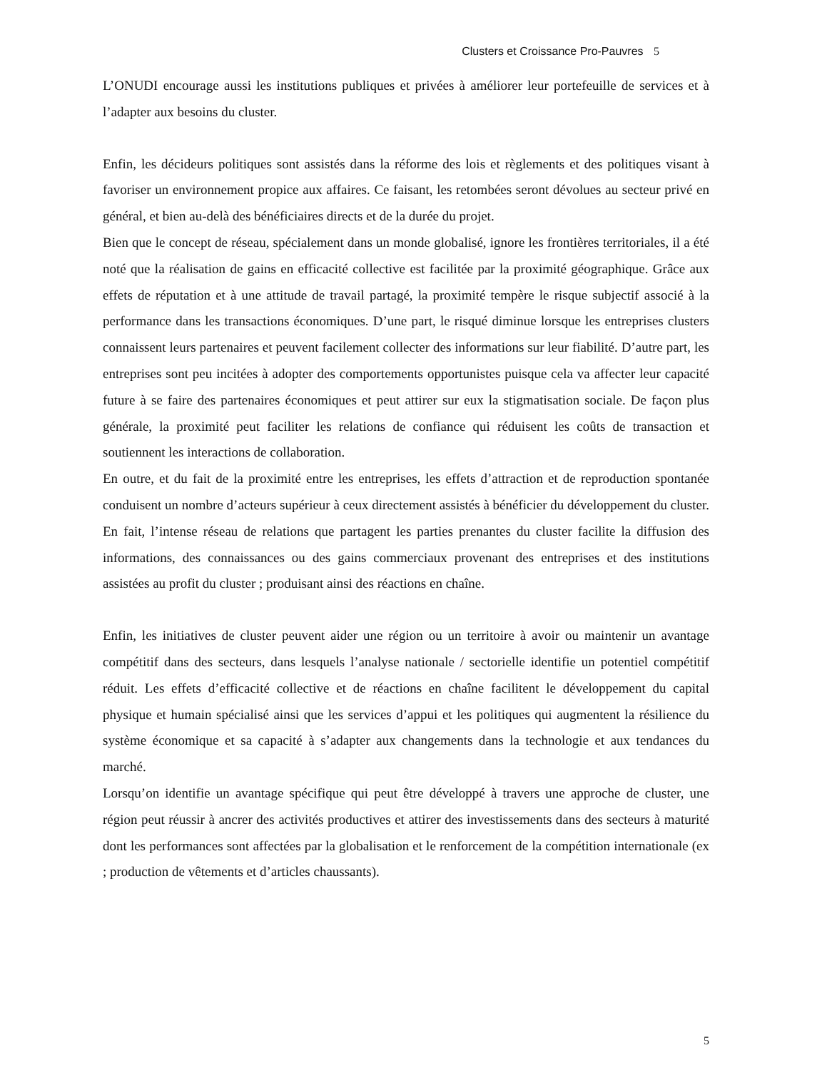Clusters et Croissance Pro-Pauvres 5
L’ONUDI encourage aussi les institutions publiques et privées à améliorer leur portefeuille de services et à l’adapter aux besoins du cluster.
Enfin, les décideurs politiques sont assistés dans la réforme des lois et règlements et des politiques visant à favoriser un environnement propice aux affaires. Ce faisant, les retombées seront dévolues au secteur privé en général, et bien au-delà des bénéficiaires directs et de la durée du projet.
Bien que le concept de réseau, spécialement dans un monde globalisé, ignore les frontières territoriales, il a été noté que la réalisation de gains en efficacité collective est facilitée par la proximité géographique. Grâce aux effets de réputation et à une attitude de travail partagé, la proximité tempère le risque subjectif associé à la performance dans les transactions économiques. D’une part, le risqué diminue lorsque les entreprises clusters connaissent leurs partenaires et peuvent facilement collecter des informations sur leur fiabilité. D’autre part, les entreprises sont peu incitées à adopter des comportements opportunistes puisque cela va affecter leur capacité future à se faire des partenaires économiques et peut attirer sur eux la stigmatisation sociale. De façon plus générale, la proximité peut faciliter les relations de confiance qui réduisent les coûts de transaction et soutiennent les interactions de collaboration.
En outre, et du fait de la proximité entre les entreprises, les effets d’attraction et de reproduction spontanée conduisent un nombre d’acteurs supérieur à ceux directement assistés à bénéficier du développement du cluster. En fait, l’intense réseau de relations que partagent les parties prenantes du cluster facilite la diffusion des informations, des connaissances ou des gains commerciaux provenant des entreprises et des institutions assistées au profit du cluster ; produisant ainsi des réactions en chaîne.
Enfin, les initiatives de cluster peuvent aider une région ou un territoire à avoir ou maintenir un avantage compétitif dans des secteurs, dans lesquels l’analyse nationale / sectorielle identifie un potentiel compétitif réduit. Les effets d’efficacité collective et de réactions en chaîne facilitent le développement du capital physique et humain spécialisé ainsi que les services d’appui et les politiques qui augmentent la résilience du système économique et sa capacité à s’adapter aux changements dans la technologie et aux tendances du marché.
Lorsqu’on identifie un avantage spécifique qui peut être développé à travers une approche de cluster, une région peut réussir à ancrer des activités productives et attirer des investissements dans des secteurs à maturité dont les performances sont affectées par la globalisation et le renforcement de la compétition internationale (ex ; production de vêtements et d’articles chaussants).
5